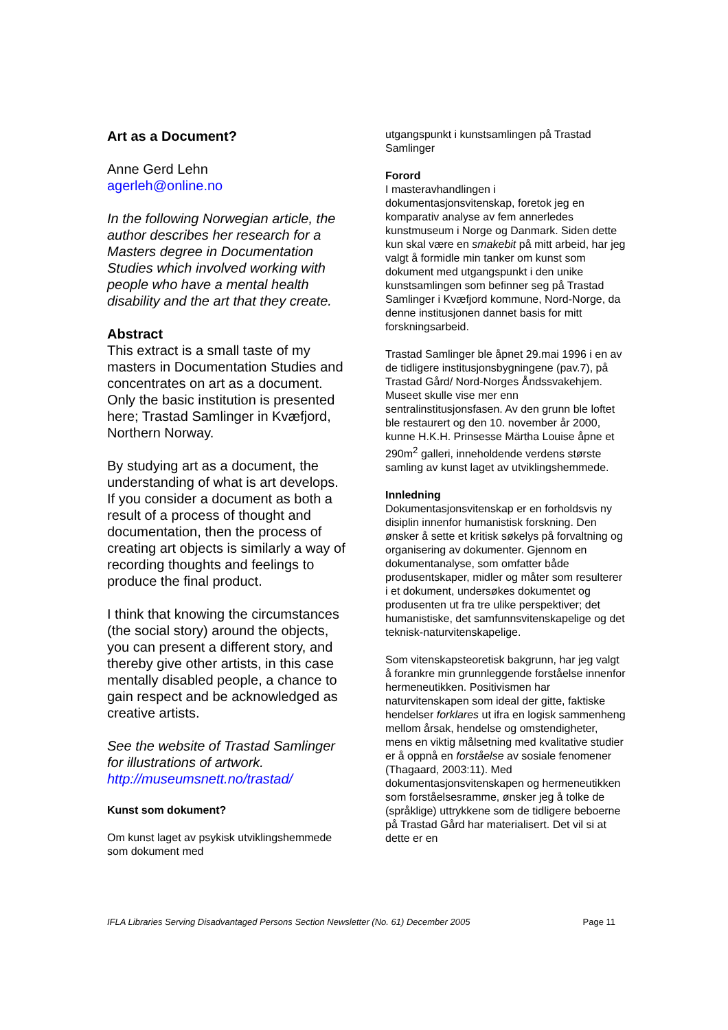Art as a Document?
Anne Gerd Lehn
agerleh@online.no
In the following Norwegian article, the author describes her research for a Masters degree in Documentation Studies which involved working with people who have a mental health disability and the art that they create.
Abstract
This extract is a small taste of my masters in Documentation Studies and concentrates on art as a document. Only the basic institution is presented here; Trastad Samlinger in Kvæfjord, Northern Norway.
By studying art as a document, the understanding of what is art develops. If you consider a document as both a result of a process of thought and documentation, then the process of creating art objects is similarly a way of recording thoughts and feelings to produce the final product.
I think that knowing the circumstances (the social story) around the objects, you can present a different story, and thereby give other artists, in this case mentally disabled people, a chance to gain respect and be acknowledged as creative artists.
See the website of Trastad Samlinger for illustrations of artwork. http://museumsnett.no/trastad/
Kunst som dokument?
Om kunst laget av psykisk utviklingshemmede som dokument med
utgangspunkt i kunstsamlingen på Trastad Samlinger
Forord
I masteravhandlingen i dokumentasjonsvitenskap, foretok jeg en komparativ analyse av fem annerledes kunstmuseum i Norge og Danmark. Siden dette kun skal være en smakebit på mitt arbeid, har jeg valgt å formidle min tanker om kunst som dokument med utgangspunkt i den unike kunstsamlingen som befinner seg på Trastad Samlinger i Kvæfjord kommune, Nord-Norge, da denne institusjonen dannet basis for mitt forskningsarbeid.
Trastad Samlinger ble åpnet 29.mai 1996 i en av de tidligere institusjonsbygningene (pav.7), på Trastad Gård/ Nord-Norges Åndssvakehjem. Museet skulle vise mer enn sentralinstitusjonsfasen. Av den grunn ble loftet ble restaurert og den 10. november år 2000, kunne H.K.H. Prinsesse Märtha Louise åpne et 290m<sup>2</sup> galleri, inneholdende verdens største samling av kunst laget av utviklingshemmede.
Innledning
Dokumentasjonsvitenskap er en forholdsvis ny disiplin innenfor humanistisk forskning. Den ønsker å sette et kritisk søkelys på forvaltning og organisering av dokumenter. Gjennom en dokumentanalyse, som omfatter både produsentskaper, midler og måter som resulterer i et dokument, undersøkes dokumentet og produsenten ut fra tre ulike perspektiver; det humanistiske, det samfunnsvitenskapelige og det teknisk-naturvitenskapelige.
Som vitenskapsteoretisk bakgrunn, har jeg valgt å forankre min grunnleggende forståelse innenfor hermeneutikken. Positivismen har naturvitenskapen som ideal der gitte, faktiske hendelser forklares ut ifra en logisk sammenheng mellom årsak, hendelse og omstendigheter, mens en viktig målsetning med kvalitative studier er å oppnå en forståelse av sosiale fenomener (Thagaard, 2003:11). Med dokumentasjonsvitenskapen og hermeneutikken som forståelsesramme, ønsker jeg å tolke de (språklige) uttrykkene som de tidligere beboerne på Trastad Gård har materialisert. Det vil si at dette er en
IFLA Libraries Serving Disadvantaged Persons Section Newsletter (No. 61) December 2005 Page 11